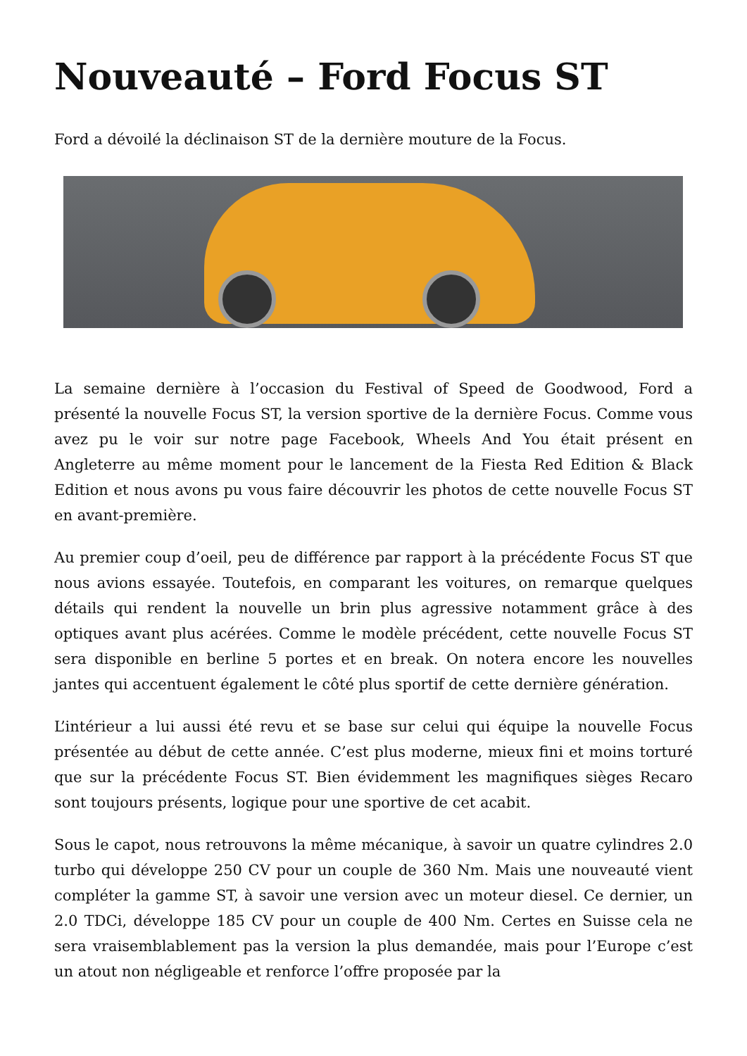Nouveauté – Ford Focus ST
Ford a dévoilé la déclinaison ST de la dernière mouture de la Focus.
La semaine dernière à l’occasion du Festival of Speed de Goodwood, Ford a présenté la nouvelle Focus ST, la version sportive de la dernière Focus. Comme vous avez pu le voir sur notre page Facebook, Wheels And You était présent en Angleterre au même moment pour le lancement de la Fiesta Red Edition & Black Edition et nous avons pu vous faire découvrir les photos de cette nouvelle Focus ST en avant-première.
Au premier coup d’oeil, peu de différence par rapport à la précédente Focus ST que nous avions essayée. Toutefois, en comparant les voitures, on remarque quelques détails qui rendent la nouvelle un brin plus agressive notamment grâce à des optiques avant plus acérées. Comme le modèle précédent, cette nouvelle Focus ST sera disponible en berline 5 portes et en break. On notera encore les nouvelles jantes qui accentuent également le côté plus sportif de cette dernière génération.
L’intérieur a lui aussi été revu et se base sur celui qui équipe la nouvelle Focus présentée au début de cette année. C’est plus moderne, mieux fini et moins torturé que sur la précédente Focus ST. Bien évidemment les magnifiques sièges Recaro sont toujours présents, logique pour une sportive de cet acabit.
Sous le capot, nous retrouvons la même mécanique, à savoir un quatre cylindres 2.0 turbo qui développe 250 CV pour un couple de 360 Nm. Mais une nouveauté vient compléter la gamme ST, à savoir une version avec un moteur diesel. Ce dernier, un 2.0 TDCi, développe 185 CV pour un couple de 400 Nm. Certes en Suisse cela ne sera vraisemblablement pas la version la plus demandée, mais pour l’Europe c’est un atout non négligeable et renforce l’offre proposée par la